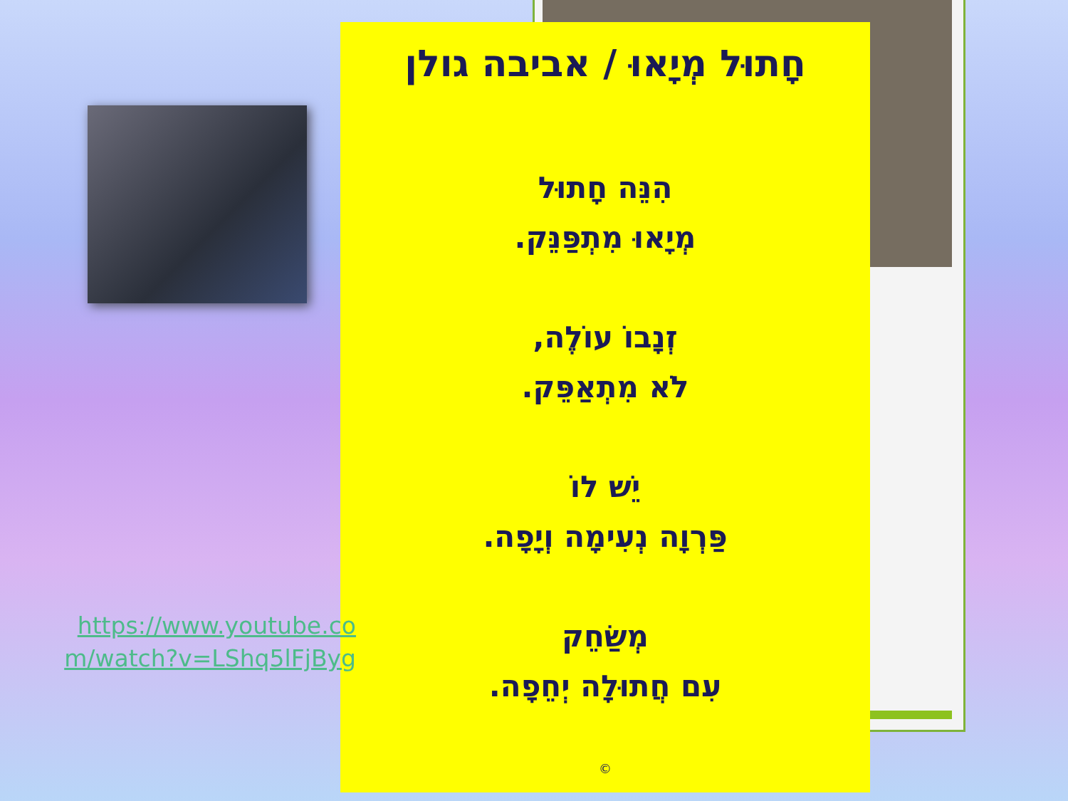חָתוּל מְיָאוּ / אביבה גולן
הִנֵּה חָתוּל
מְיָאוּ מִתְפַּנֵּק.
זְנָבוֹ עוֹלֶה,
לֹא מִתְאַפֵּק.
יֵשׁ לוֹ
פַּרְוָה נְעִימָה וְיָפָה.
מְשַׂחֵק
עִם חֲתוּלָה יְחֵפָה.
©
https://www.youtube.co m/watch?v=LShq5lFjByg